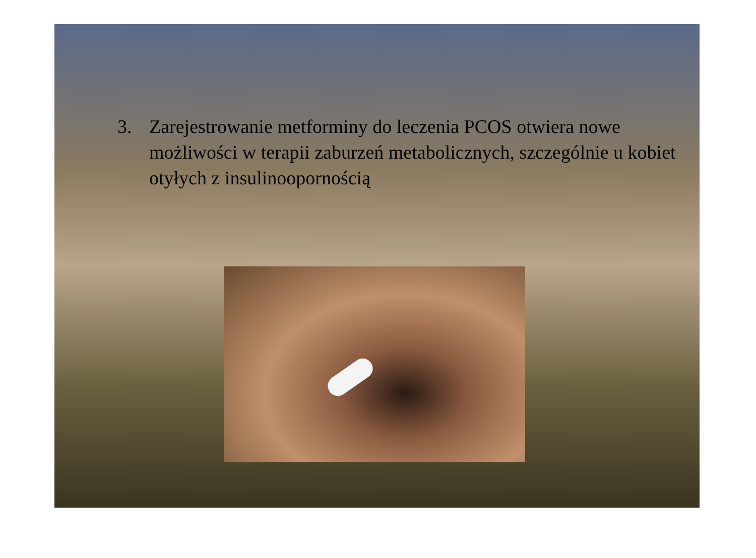3. Zarejestrowanie metforminy do leczenia PCOS otwiera nowe możliwości w terapii zaburzeń metabolicznych, szczególnie u kobiet otyłych z insulinoopornością